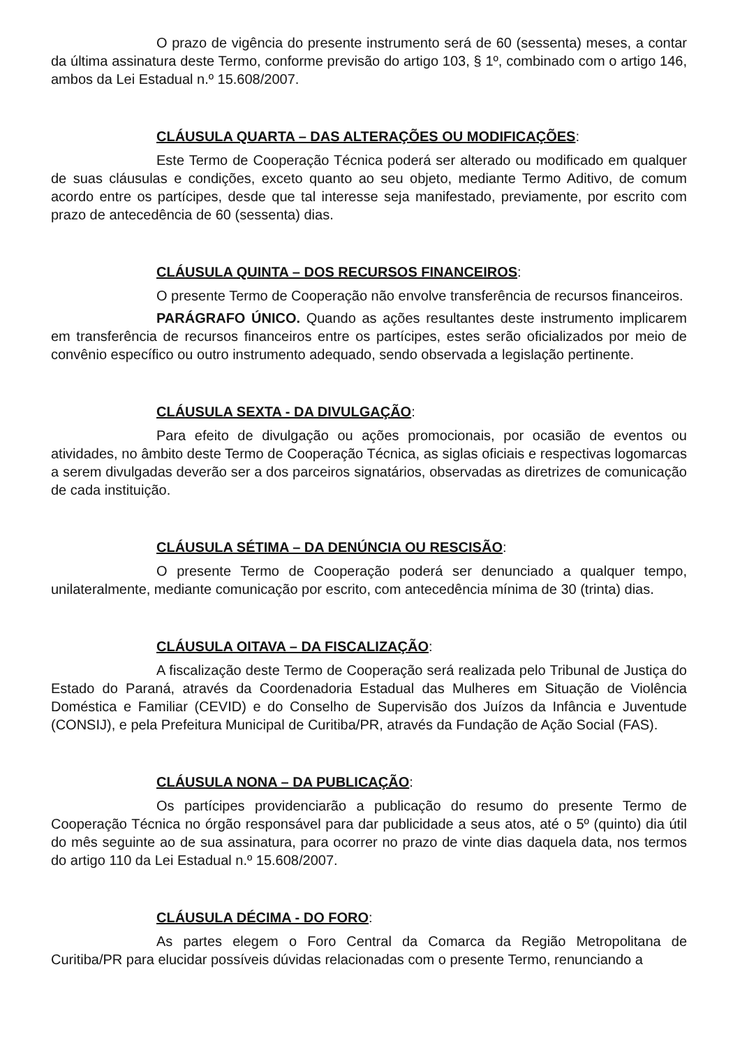O prazo de vigência do presente instrumento será de 60 (sessenta) meses, a contar da última assinatura deste Termo, conforme previsão do artigo 103, § 1º, combinado com o artigo 146, ambos da Lei Estadual n.º 15.608/2007.
CLÁUSULA QUARTA – DAS ALTERAÇÕES OU MODIFICAÇÕES:
Este Termo de Cooperação Técnica poderá ser alterado ou modificado em qualquer de suas cláusulas e condições, exceto quanto ao seu objeto, mediante Termo Aditivo, de comum acordo entre os partícipes, desde que tal interesse seja manifestado, previamente, por escrito com prazo de antecedência de 60 (sessenta) dias.
CLÁUSULA QUINTA – DOS RECURSOS FINANCEIROS:
O presente Termo de Cooperação não envolve transferência de recursos financeiros.
PARÁGRAFO ÚNICO. Quando as ações resultantes deste instrumento implicarem em transferência de recursos financeiros entre os partícipes, estes serão oficializados por meio de convênio específico ou outro instrumento adequado, sendo observada a legislação pertinente.
CLÁUSULA SEXTA - DA DIVULGAÇÃO:
Para efeito de divulgação ou ações promocionais, por ocasião de eventos ou atividades, no âmbito deste Termo de Cooperação Técnica, as siglas oficiais e respectivas logomarcas a serem divulgadas deverão ser a dos parceiros signatários, observadas as diretrizes de comunicação de cada instituição.
CLÁUSULA SÉTIMA – DA DENÚNCIA OU RESCISÃO:
O presente Termo de Cooperação poderá ser denunciado a qualquer tempo, unilateralmente, mediante comunicação por escrito, com antecedência mínima de 30 (trinta) dias.
CLÁUSULA OITAVA – DA FISCALIZAÇÃO:
A fiscalização deste Termo de Cooperação será realizada pelo Tribunal de Justiça do Estado do Paraná, através da Coordenadoria Estadual das Mulheres em Situação de Violência Doméstica e Familiar (CEVID) e do Conselho de Supervisão dos Juízos da Infância e Juventude (CONSIJ), e pela Prefeitura Municipal de Curitiba/PR, através da Fundação de Ação Social (FAS).
CLÁUSULA NONA – DA PUBLICAÇÃO:
Os partícipes providenciarão a publicação do resumo do presente Termo de Cooperação Técnica no órgão responsável para dar publicidade a seus atos, até o 5º (quinto) dia útil do mês seguinte ao de sua assinatura, para ocorrer no prazo de vinte dias daquela data, nos termos do artigo 110 da Lei Estadual n.º 15.608/2007.
CLÁUSULA DÉCIMA - DO FORO:
As partes elegem o Foro Central da Comarca da Região Metropolitana de Curitiba/PR para elucidar possíveis dúvidas relacionadas com o presente Termo, renunciando a